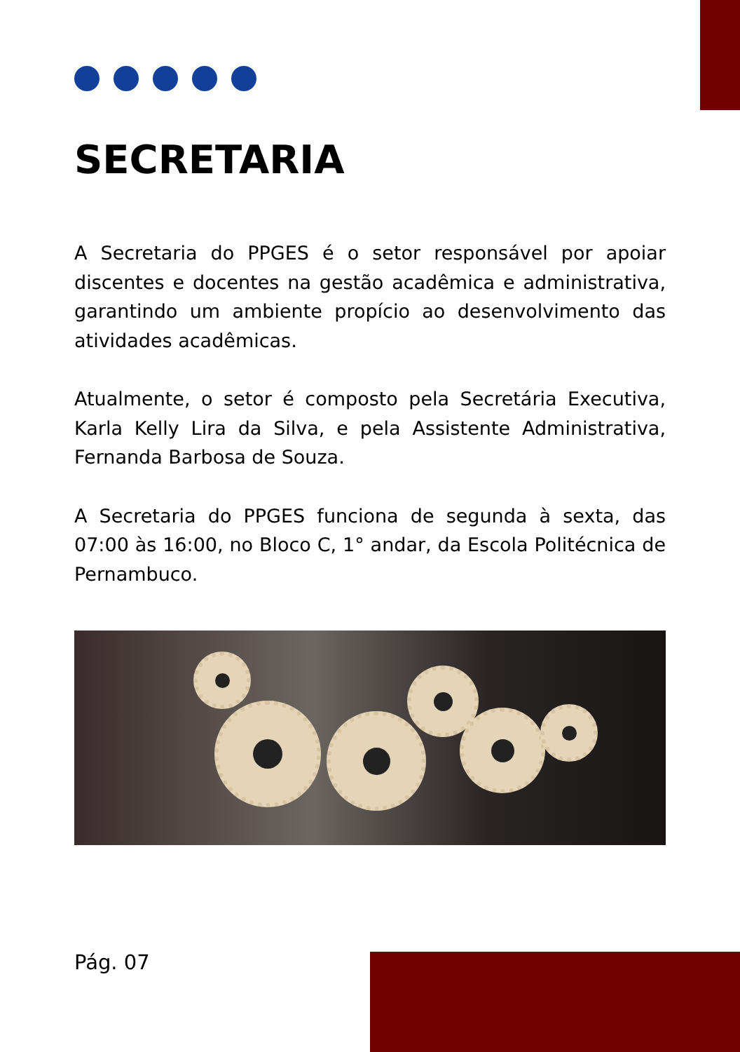SECRETARIA
A Secretaria do PPGES é o setor responsável por apoiar discentes e docentes na gestão acadêmica e administrativa, garantindo um ambiente propício ao desenvolvimento das atividades acadêmicas.
Atualmente, o setor é composto pela Secretária Executiva, Karla Kelly Lira da Silva, e pela Assistente Administrativa, Fernanda Barbosa de Souza.
A Secretaria do PPGES funciona de segunda à sexta, das 07:00 às 16:00, no Bloco C, 1° andar, da Escola Politécnica de Pernambuco.
Pág. 07